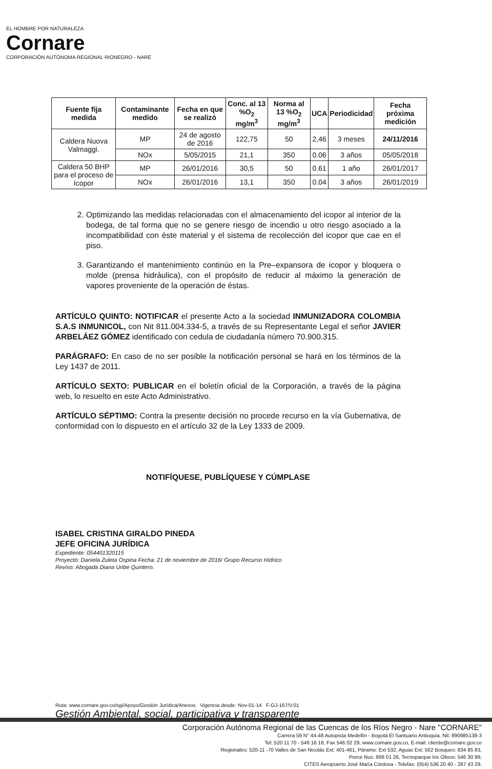EL HOMBRE POR NATURALEZA
Cornare
CORPORACIÓN AUTÓNOMA REGIONAL RIONEGRO - NARE
| Fuente fija medida | Contaminante medido | Fecha en que se realizó | Conc. al 13 %O<sub>2</sub> mg/m<sup>3</sup> | Norma al 13 %O<sub>2</sub> mg/m<sup>3</sup> | UCA | Periodicidad | Fecha próxima medición |
| --- | --- | --- | --- | --- | --- | --- | --- |
| Caldera Nuova Valmaggi. | MP | 24 de agosto de 2016 | 122,75 | 50 | 2,46 | 3 meses | 24/11/2016 |
| | NOx | 5/05/2015 | 21,1 | 350 | 0.06 | 3 años | 05/05/2018 |
| Caldera 50 BHP para el proceso de Icopor | MP | 26/01/2016 | 30,5 | 50 | 0.61 | 1 año | 26/01/2017 |
| | NOx | 26/01/2016 | 13,1 | 350 | 0.04 | 3 años | 26/01/2019 |
2. Optimizando las medidas relacionadas con el almacenamiento del icopor al interior de la bodega, de tal forma que no se genere riesgo de incendio u otro riesgo asociado a la incompatibilidad con éste material y el sistema de recolección del icopor que cae en el piso.
3. Garantizando el mantenimiento continúo en la Pre–expansora de icopor y bloquera o molde (prensa hidráulica), con el propósito de reducir al máximo la generación de vapores proveniente de la operación de éstas.
ARTÍCULO QUINTO: NOTIFICAR el presente Acto a la sociedad INMUNIZADORA COLOMBIA S.A.S INMUNICOL, con Nit 811.004.334-5, a través de su Representante Legal el señor JAVIER ARBELÁEZ GÓMEZ identificado con cedula de ciudadanía número 70.900.315.
PARÁGRAFO: En caso de no ser posible la notificación personal se hará en los términos de la Ley 1437 de 2011.
ARTÍCULO SEXTO: PUBLICAR en el boletín oficial de la Corporación, a través de la página web, lo resuelto en este Acto Administrativo.
ARTÍCULO SÉPTIMO: Contra la presente decisión no procede recurso en la vía Gubernativa, de conformidad con lo dispuesto en el artículo 32 de la Ley 1333 de 2009.
NOTIFÍQUESE, PUBLÍQUESE Y CÚMPLASE
ISABEL CRISTINA GIRALDO PINEDA
JEFE OFICINA JURÍDICA
Expediente: 054401320115
Proyectó: Daniela Zuleta Ospina Fecha: 21 de noviembre de 2016/ Grupo Recurso Hídrico
Reviso: Abogada Diana Uribe Quintero.
Ruta: www.cornare.gov.co/sgi/Apoyo/Gestión Jurídica/Anexos Vigencia desde: Nov-01-14 F-GJ-167/V.01
Gestión Ambiental, social, participativa y transparente
Corporación Autónoma Regional de las Cuencas de los Ríos Negro - Nare "CORNARE"
Carrera 59 N° 44-48 Autopista Medellín - Bogotá El Santuario Antioquia. Nit: 890985138-3
Tel: 520 11 70 - 546 16 16, Fax 546 02 29, www.cornare.gov.co, E-mail: cliente@cornare.gov.co
Regionales: 520-11 -70 Valles de San Nicolás Ext: 401-461, Páramo: Ext 532, Aguas Ext: 502 Bosques: 834 85 83,
Porce Nus: 866 01 26, Tecnoparque los Olivos: 546 30 99,
CITES Aeropuerto José María Córdova - Telefax: (054) 536 20 40 - 287 43 29.